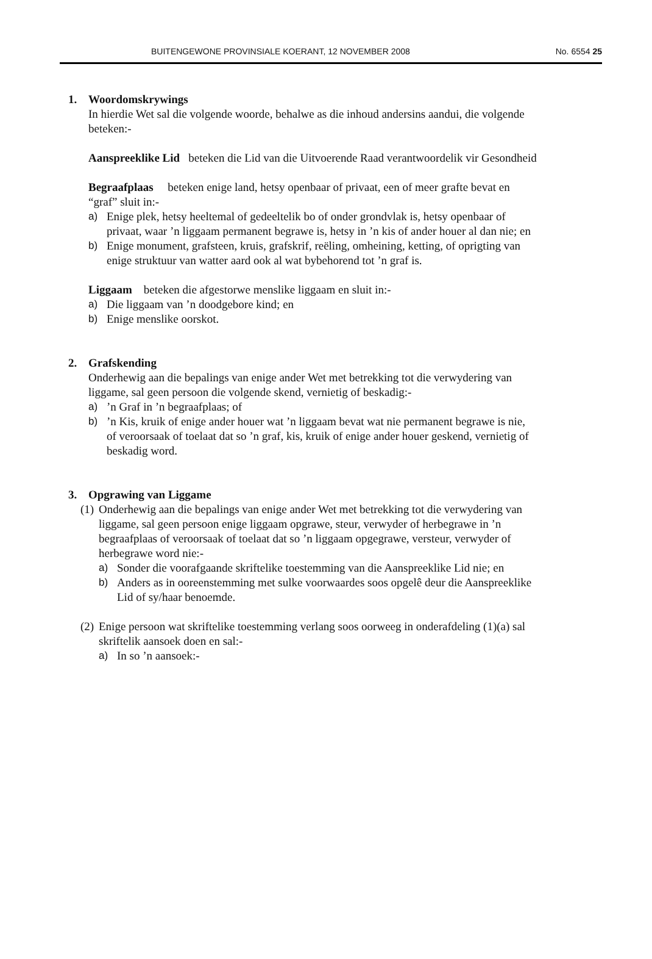BUITENGEWONE PROVINSIALE KOERANT, 12 NOVEMBER 2008 No. 6554 25
1. Woordomskrywings
In hierdie Wet sal die volgende woorde, behalwe as die inhoud andersins aandui, die volgende beteken:-
Aanspreeklike Lid beteken die Lid van die Uitvoerende Raad verantwoordelik vir Gesondheid
Begraafplaas beteken enige land, hetsy openbaar of privaat, een of meer grafte bevat en “graf” sluit in:-
a) Enige plek, hetsy heeltemal of gedeeltelik bo of onder grondvlak is, hetsy openbaar of privaat, waar ’n liggaam permanent begrawe is, hetsy in ’n kis of ander houer al dan nie; en
b) Enige monument, grafsteen, kruis, grafskrif, reëling, omheining, ketting, of oprigting van enige struktuur van watter aard ook al wat bybehorend tot ’n graf is.
Liggaam beteken die afgestorwe menslike liggaam en sluit in:-
a) Die liggaam van ’n doodgebore kind; en
b) Enige menslike oorskot.
2. Grafskending
Onderhewig aan die bepalings van enige ander Wet met betrekking tot die verwydering van liggame, sal geen persoon die volgende skend, vernietig of beskadig:-
a)’n Graf in ’n begraafplaas; of
b)’n Kis, kruik of enige ander houer wat ’n liggaam bevat wat nie permanent begrawe is nie, of veroorsaak of toelaat dat so ’n graf, kis, kruik of enige ander houer geskend, vernietig of beskadig word.
3. Opgrawing van Liggame
(1) Onderhewig aan die bepalings van enige ander Wet met betrekking tot die verwydering van liggame, sal geen persoon enige liggaam opgrawe, steur, verwyder of herbegrawe in ’n begraafplaas of veroorsaak of toelaat dat so ’n liggaam opgegrawe, versteur, verwyder of herbegrawe word nie:-
a) Sonder die voorafgaande skriftelike toestemming van die Aanspreeklike Lid nie; en
b) Anders as in ooreenstemming met sulke voorwaardes soos opgelê deur die Aanspreeklike Lid of sy/haar benoemde.
(2) Enige persoon wat skriftelike toestemming verlang soos oorweeg in onderafdeling (1)(a) sal skriftelik aansoek doen en sal:-
a) In so ’n aansoek:-